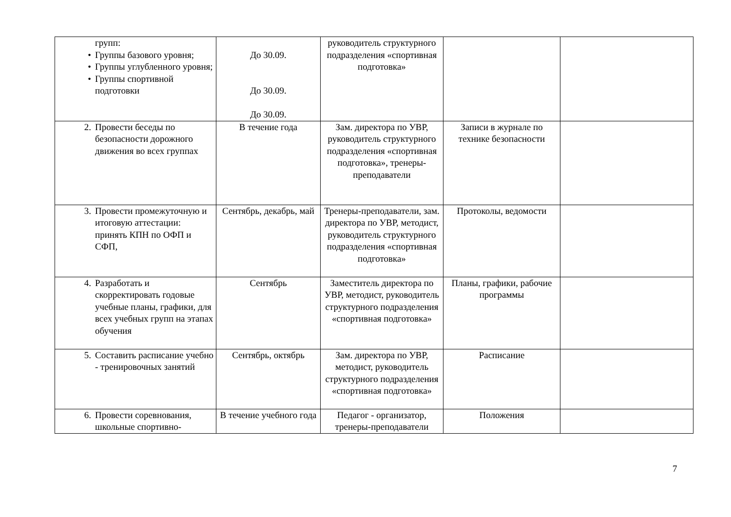| групп: • Группы базового уровня; • Группы углубленного уровня; • Группы спортивной подготовки | До 30.09. До 30.09. До 30.09. | руководитель структурного подразделения «спортивная подготовка» | | |
| 2. Провести беседы по безопасности дорожного движения во всех группах | В течение года | Зам. директора по УВР, руководитель структурного подразделения «спортивная подготовка», тренеры-преподаватели | Записи в журнале по технике безопасности | |
| 3. Провести промежуточную и итоговую аттестации: принять КПН по ОФП и СФП, | Сентябрь, декабрь, май | Тренеры-преподаватели, зам. директора по УВР, методист, руководитель структурного подразделения «спортивная подготовка» | Протоколы, ведомости | |
| 4. Разработать и скорректировать годовые учебные планы, графики, для всех учебных групп на этапах обучения | Сентябрь | Заместитель директора по УВР, методист, руководитель структурного подразделения «спортивная подготовка» | Планы, графики, рабочие программы | |
| 5. Составить расписание учебно - тренировочных занятий | Сентябрь, октябрь | Зам. директора по УВР, методист, руководитель структурного подразделения «спортивная подготовка» | Расписание | |
| 6. Провести соревнования, школьные спортивно- | В течение учебного года | Педагог - организатор, тренеры-преподаватели | Положения | |
7